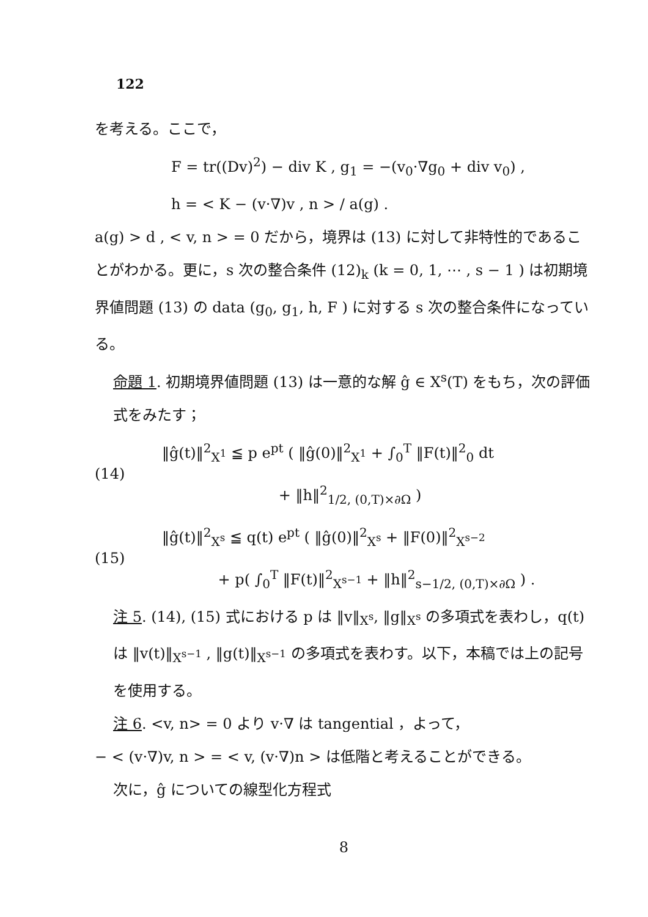122
を考える。ここで，
F = tr((Dv)<sup>2</sup>) − div K , g<sub>1</sub> = −(v<sub>0</sub>·∇g<sub>0</sub> + div v<sub>0</sub>) ,
h = < K − (v·∇)v , n > / a(g) .
a(g) > d , < v, n > = 0 だから，境界は (13) に対して非特性的であることがわかる。更に，s 次の整合条件 (12)<sub>k</sub> (k = 0, 1, ⋯ , s − 1 ) は初期境界値問題 (13) の data (g<sub>0</sub>, g<sub>1</sub>, h, F ) に対する s 次の整合条件になっている。
命題 1. 初期境界値問題 (13) は一意的な解 ĝ ∈ X<sup>s</sup>(T) をもち，次の評価式をみたす；
(14)
‖ĝ(t)‖<sup>2</sup><sub>X<sup>1</sup></sub> ≦ p e<sup>pt</sup> ( ‖ĝ(0)‖<sup>2</sup><sub>X<sup>1</sup></sub> + ∫<sub>0</sub><sup>T</sup> ‖F(t)‖<sup>2</sup><sub>0</sub> dt
+ ‖h‖<sup>2</sup><sub>1/2, (0,T)×∂Ω</sub> )
(15)
‖ĝ(t)‖<sup>2</sup><sub>X<sup>s</sup></sub> ≦ q(t) e<sup>pt</sup> ( ‖ĝ(0)‖<sup>2</sup><sub>X<sup>s</sup></sub> + ‖F(0)‖<sup>2</sup><sub>X<sup>s−2</sup></sub>
+ p( ∫<sub>0</sub><sup>T</sup> ‖F(t)‖<sup>2</sup><sub>X<sup>s−1</sup></sub> + ‖h‖<sup>2</sup><sub>s−1/2, (0,T)×∂Ω</sub> ) .
注 5. (14), (15) 式における p は ‖v‖<sub>X<sup>s</sup></sub>, ‖g‖<sub>X<sup>s</sup></sub> の多項式を表わし，q(t) は ‖v(t)‖<sub>X<sup>s−1</sup></sub> , ‖g(t)‖<sub>X<sup>s−1</sup></sub> の多項式を表わす。以下，本稿では上の記号を使用する。
注 6. <v, n> = 0 より v·∇ は tangential ，よって，
− < (v·∇)v, n > = < v, (v·∇)n > は低階と考えることができる。
次に，ĝ についての線型化方程式
8